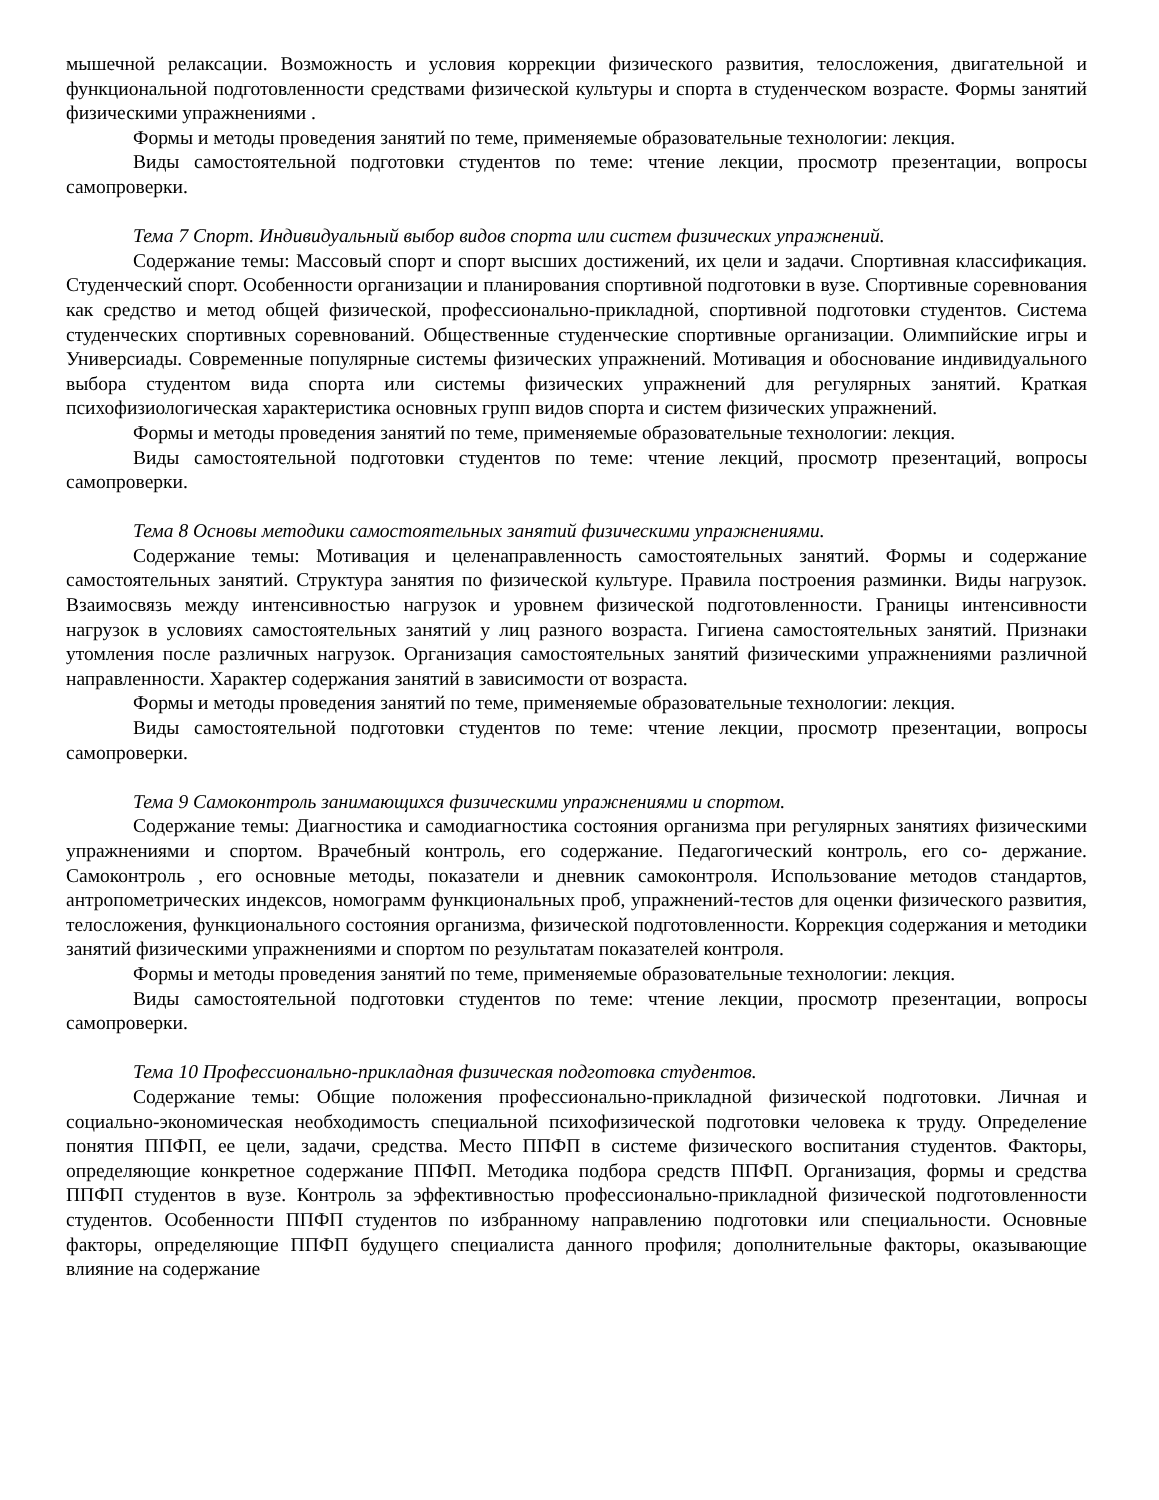мышечной релаксации. Возможность и условия коррекции физического развития, телосложения, двигательной и функциональной подготовленности средствами физической культуры и спорта в студенческом возрасте. Формы занятий физическими упражнениями .
Формы и методы проведения занятий по теме, применяемые образовательные технологии: лекция.
Виды самостоятельной подготовки студентов по теме: чтение лекции, просмотр презентации, вопросы самопроверки.
Тема 7 Спорт. Индивидуальный выбор видов спорта или систем физических упражнений.
Содержание темы: Массовый спорт и спорт высших достижений, их цели и задачи. Спортивная классификация. Студенческий спорт. Особенности организации и планирования спортивной подготовки в вузе. Спортивные соревнования как средство и метод общей физической, профессионально-прикладной, спортивной подготовки студентов. Система студенческих спортивных соревнований. Общественные студенческие спортивные организации. Олимпийские игры и Универсиады. Современные популярные системы физических упражнений. Мотивация и обоснование индивидуального выбора студентом вида спорта или системы физических упражнений для регулярных занятий. Краткая психофизиологическая характеристика основных групп видов спорта и систем физических упражнений.
Формы и методы проведения занятий по теме, применяемые образовательные технологии: лекция.
Виды самостоятельной подготовки студентов по теме: чтение лекций, просмотр презентаций, вопросы самопроверки.
Тема 8 Основы методики самостоятельных занятий физическими упражнениями.
Содержание темы: Мотивация и целенаправленность самостоятельных занятий. Формы и содержание самостоятельных занятий. Структура занятия по физической культуре. Правила построения разминки. Виды нагрузок. Взаимосвязь между интенсивностью нагрузок и уровнем физической подготовленности. Границы интенсивности нагрузок в условиях самостоятельных занятий у лиц разного возраста. Гигиена самостоятельных занятий. Признаки утомления после различных нагрузок. Организация самостоятельных занятий физическими упражнениями различной направленности. Характер содержания занятий в зависимости от возраста.
Формы и методы проведения занятий по теме, применяемые образовательные технологии: лекция.
Виды самостоятельной подготовки студентов по теме: чтение лекции, просмотр презентации, вопросы самопроверки.
Тема 9 Самоконтроль занимающихся физическими упражнениями и спортом.
Содержание темы: Диагностика и самодиагностика состояния организма при регулярных занятиях физическими упражнениями и спортом. Врачебный контроль, его содержание. Педагогический контроль, его со- держание. Самоконтроль , его основные методы, показатели и дневник самоконтроля. Использование методов стандартов, антропометрических индексов, номограмм функциональных проб, упражнений-тестов для оценки физического развития, телосложения, функционального состояния организма, физической подготовленности. Коррекция содержания и методики занятий физическими упражнениями и спортом по результатам показателей контроля.
Формы и методы проведения занятий по теме, применяемые образовательные технологии: лекция.
Виды самостоятельной подготовки студентов по теме: чтение лекции, просмотр презентации, вопросы самопроверки.
Тема 10 Профессионально-прикладная физическая подготовка студентов.
Содержание темы: Общие положения профессионально-прикладной физической подготовки. Личная и социально-экономическая необходимость специальной психофизической подготовки человека к труду. Определение понятия ППФП, ее цели, задачи, средства. Место ППФП в системе физического воспитания студентов. Факторы, определяющие конкретное содержание ППФП. Методика подбора средств ППФП. Организация, формы и средства ППФП студентов в вузе. Контроль за эффективностью профессионально-прикладной физической подготовленности студентов. Особенности ППФП студентов по избранному направлению подготовки или специальности. Основные факторы, определяющие ППФП будущего специалиста данного профиля; дополнительные факторы, оказывающие влияние на содержание